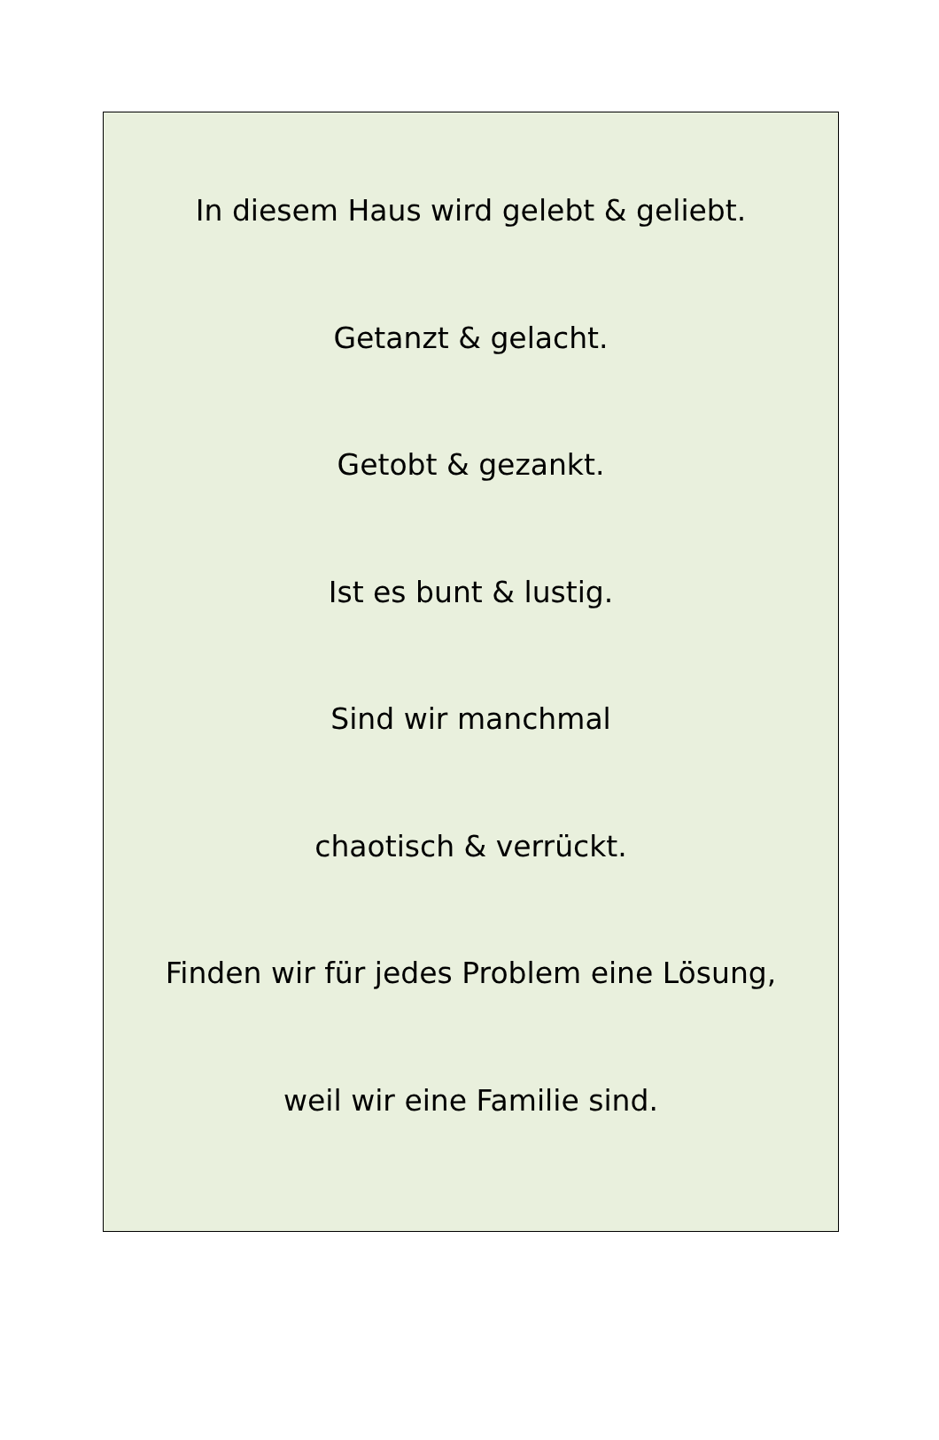In diesem Haus wird gelebt & geliebt.
Getanzt & gelacht.
Getobt & gezankt.
Ist es bunt & lustig.
Sind wir manchmal
chaotisch & verrückt.
Finden wir für jedes Problem eine Lösung,
weil wir eine Familie sind.